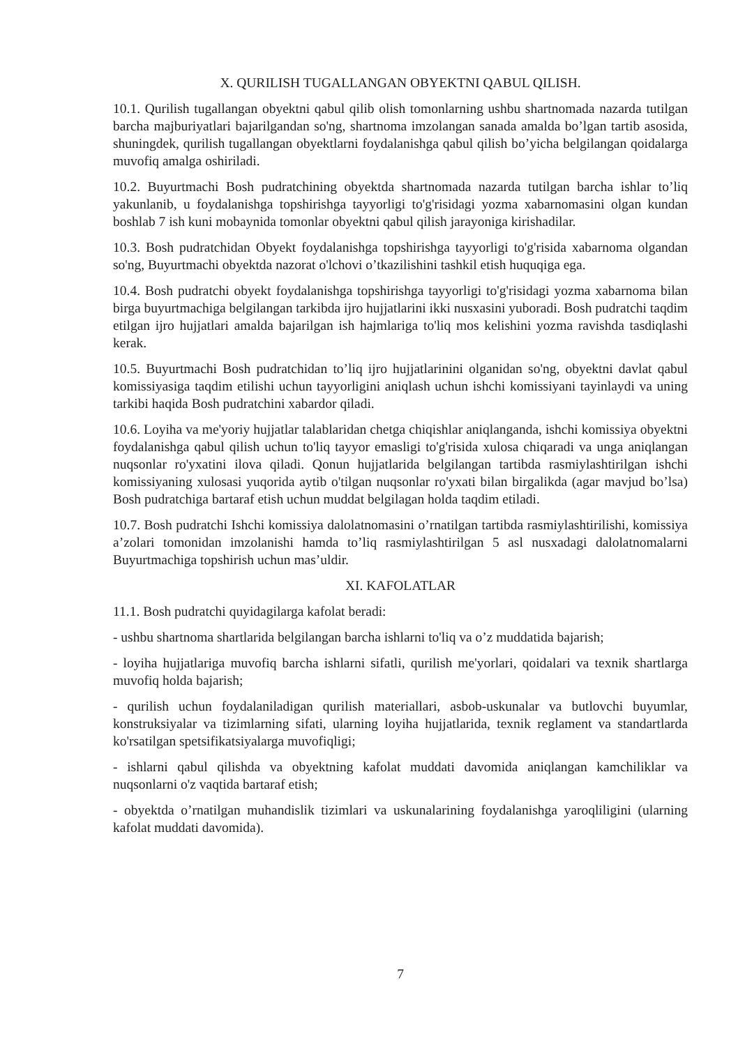X. QURILISH TUGALLANGAN OBYEKTNI QABUL QILISH.
10.1. Qurilish tugallangan obyektni qabul qilib olish tomonlarning ushbu shartnomada nazarda tutilgan barcha majburiyatlari bajarilgandan so'ng, shartnoma imzolangan sanada amalda bo’lgan tartib asosida, shuningdek, qurilish tugallangan obyektlarni foydalanishga qabul qilish bo’yicha belgilangan qoidalarga muvofiq amalga oshiriladi.
10.2. Buyurtmachi Bosh pudratchining obyektda shartnomada nazarda tutilgan barcha ishlar to’liq yakunlanib, u foydalanishga topshirishga tayyorligi to'g'risidagi yozma xabarnomasini olgan kundan boshlab 7 ish kuni mobaynida tomonlar obyektni qabul qilish jarayoniga kirishadilar.
10.3. Bosh pudratchidan Obyekt foydalanishga topshirishga tayyorligi to'g'risida xabarnoma olgandan so'ng, Buyurtmachi obyektda nazorat o'lchovi o’tkazilishini tashkil etish huquqiga ega.
10.4. Bosh pudratchi obyekt foydalanishga topshirishga tayyorligi to'g'risidagi yozma xabarnoma bilan birga buyurtmachiga belgilangan tarkibda ijro hujjatlarini ikki nusxasini yuboradi. Bosh pudratchi taqdim etilgan ijro hujjatlari amalda bajarilgan ish hajmlariga to'liq mos kelishini yozma ravishda tasdiqlashi kerak.
10.5. Buyurtmachi Bosh pudratchidan to’liq ijro hujjatlarinini olganidan so'ng, obyektni davlat qabul komissiyasiga taqdim etilishi uchun tayyorligini aniqlash uchun ishchi komissiyani tayinlaydi va uning tarkibi haqida Bosh pudratchini xabardor qiladi.
10.6. Loyiha va me'yoriy hujjatlar talablaridan chetga chiqishlar aniqlanganda, ishchi komissiya obyektni foydalanishga qabul qilish uchun to'liq tayyor emasligi to'g'risida xulosa chiqaradi va unga aniqlangan nuqsonlar ro'yxatini ilova qiladi. Qonun hujjatlarida belgilangan tartibda rasmiylashtirilgan ishchi komissiyaning xulosasi yuqorida aytib o'tilgan nuqsonlar ro'yxati bilan birgalikda (agar mavjud bo’lsa) Bosh pudratchiga bartaraf etish uchun muddat belgilagan holda taqdim etiladi.
10.7. Bosh pudratchi Ishchi komissiya dalolatnomasini o’rnatilgan tartibda rasmiylashtirilishi, komissiya a’zolari tomonidan imzolanishi hamda to’liq rasmiylashtirilgan 5 asl nusxadagi dalolatnomalarni Buyurtmachiga topshirish uchun mas’uldir.
XI. KAFOLATLAR
11.1. Bosh pudratchi quyidagilarga kafolat beradi:
- ushbu shartnoma shartlarida belgilangan barcha ishlarni to'liq va o’z muddatida bajarish;
- loyiha hujjatlariga muvofiq barcha ishlarni sifatli, qurilish me'yorlari, qoidalari va texnik shartlarga muvofiq holda bajarish;
- qurilish uchun foydalaniladigan qurilish materiallari, asbob-uskunalar va butlovchi buyumlar, konstruksiyalar va tizimlarning sifati, ularning loyiha hujjatlarida, texnik reglament va standartlarda ko'rsatilgan spetsifikatsiyalarga muvofiqligi;
- ishlarni qabul qilishda va obyektning kafolat muddati davomida aniqlangan kamchiliklar va nuqsonlarni o'z vaqtida bartaraf etish;
- obyektda o’rnatilgan muhandislik tizimlari va uskunalarining foydalanishga yaroqliligini (ularning kafolat muddati davomida).
7